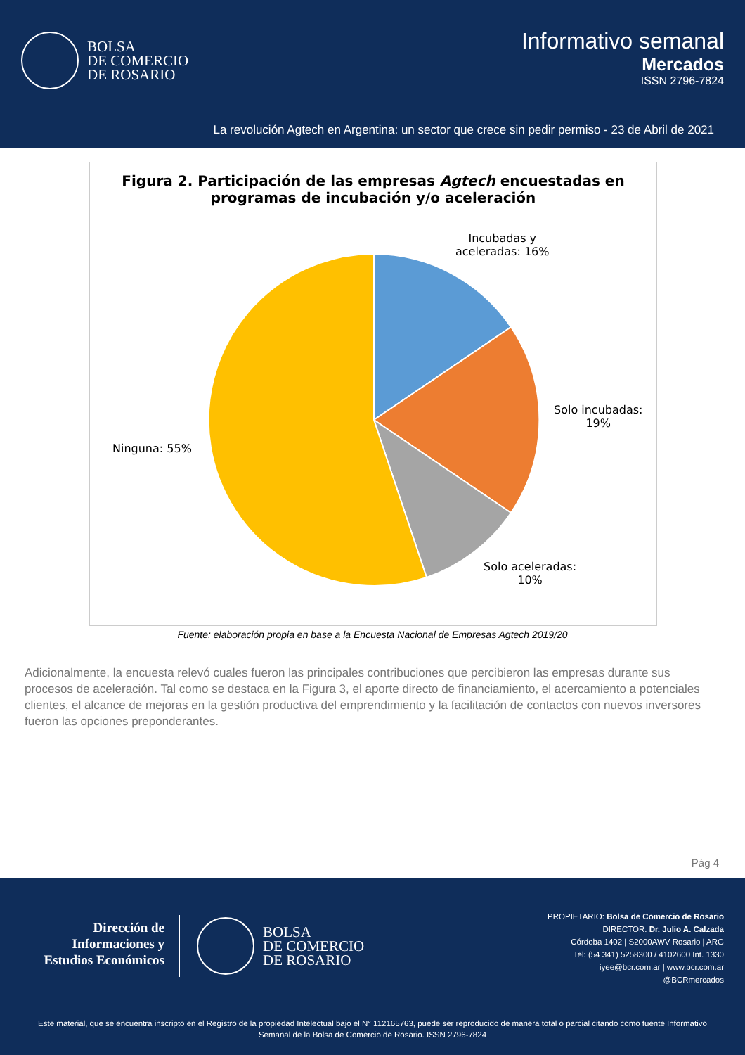BOLSA
DE COMERCIO
DE ROSARIO
Informativo semanal
Mercados
ISSN 2796-7824
La revolución Agtech en Argentina: un sector que crece sin pedir permiso - 23 de Abril de 2021
Figura 2. Participación de las empresas Agtech encuestadas en
programas de incubación y/o aceleración
Incubadas y
aceleradas: 16%
Solo incubadas:
19%
Solo aceleradas:
10%
Ninguna: 55%
Fuente: elaboración propia en base a la Encuesta Nacional de Empresas Agtech 2019/20
Adicionalmente, la encuesta relevó cuales fueron las principales contribuciones que percibieron las empresas durante sus procesos de aceleración. Tal como se destaca en la Figura 3, el aporte directo de financiamiento, el acercamiento a potenciales clientes, el alcance de mejoras en la gestión productiva del emprendimiento y la facilitación de contactos con nuevos inversores fueron las opciones preponderantes.
Pág 4
Dirección de
Informaciones y
Estudios Económicos
BOLSA
DE COMERCIO
DE ROSARIO
PROPIETARIO: Bolsa de Comercio de Rosario
DIRECTOR: Dr. Julio A. Calzada
Córdoba 1402 | S2000AWV Rosario | ARG
Tel: (54 341) 5258300 / 4102600 Int. 1330
iyee@bcr.com.ar | www.bcr.com.ar
@BCRmercados
Este material, que se encuentra inscripto en el Registro de la propiedad Intelectual bajo el N° 112165763, puede ser reproducido de manera total o parcial citando como fuente Informativo Semanal de la Bolsa de Comercio de Rosario. ISSN 2796-7824